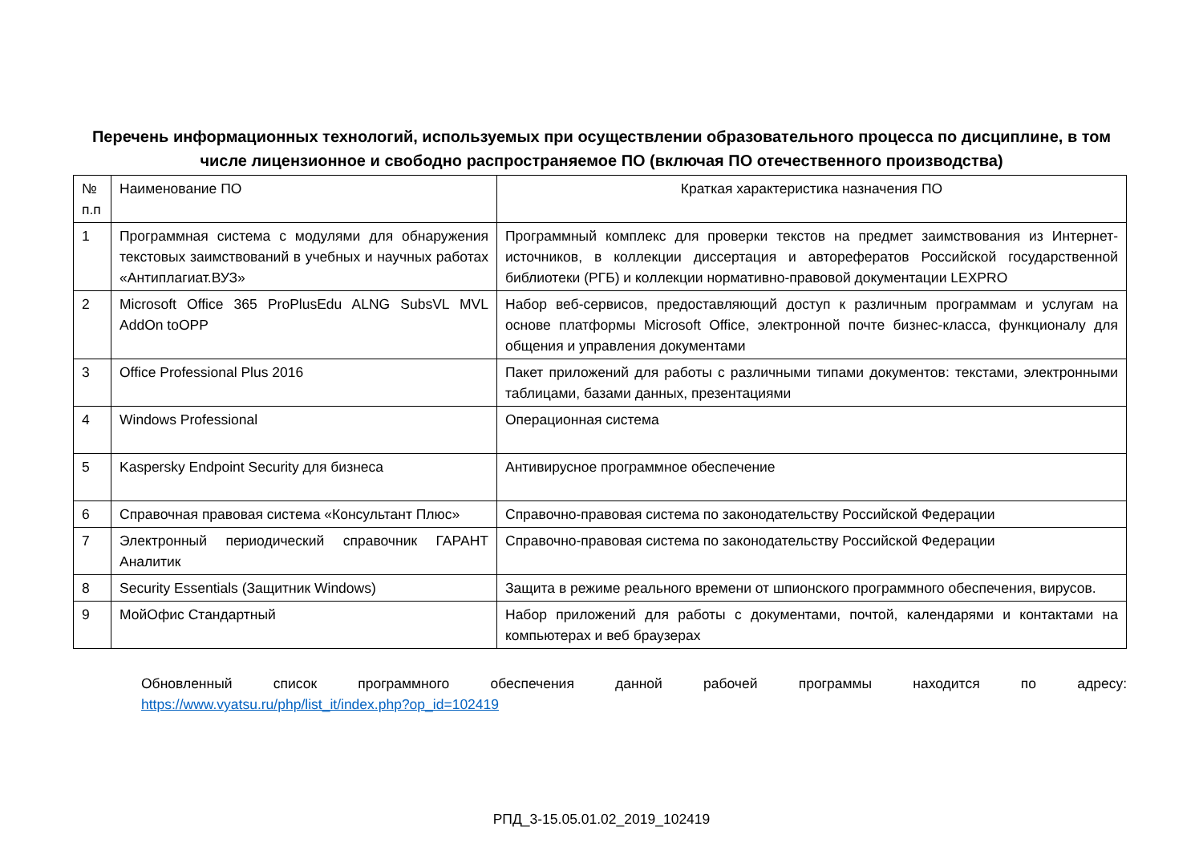Перечень информационных технологий, используемых при осуществлении образовательного процесса по дисциплине, в том числе лицензионное и свободно распространяемое ПО (включая ПО отечественного производства)
| № п.п | Наименование ПО | Краткая характеристика назначения ПО |
| 1 | Программная система с модулями для обнаружения текстовых заимствований в учебных и научных работах «Антиплагиат.ВУЗ» | Программный комплекс для проверки текстов на предмет заимствования из Интернет-источников, в коллекции диссертация и авторефератов Российской государственной библиотеки (РГБ) и коллекции нормативно-правовой документации LEXPRO |
| 2 | Microsoft Office 365 ProPlusEdu ALNG SubsVL MVL AddOn toOPP | Набор веб-сервисов, предоставляющий доступ к различным программам и услугам на основе платформы Microsoft Office, электронной почте бизнес-класса, функционалу для общения и управления документами |
| 3 | Office Professional Plus 2016 | Пакет приложений для работы с различными типами документов: текстами, электронными таблицами, базами данных, презентациями |
| 4 | Windows Professional | Операционная система |
| 5 | Kaspersky Endpoint Security для бизнеса | Антивирусное программное обеспечение |
| 6 | Справочная правовая система «Консультант Плюс» | Справочно-правовая система по законодательству Российской Федерации |
| 7 | Электронный периодический справочник ГАРАНТ Аналитик | Справочно-правовая система по законодательству Российской Федерации |
| 8 | Security Essentials (Защитник Windows) | Защита в режиме реального времени от шпионского программного обеспечения, вирусов. |
| 9 | МойОфис Стандартный | Набор приложений для работы с документами, почтой, календарями и контактами на компьютерах и веб браузерах |
Обновленный список программного обеспечения данной рабочей программы находится по адресу:
https://www.vyatsu.ru/php/list_it/index.php?op_id=102419
РПД_3-15.05.01.02_2019_102419